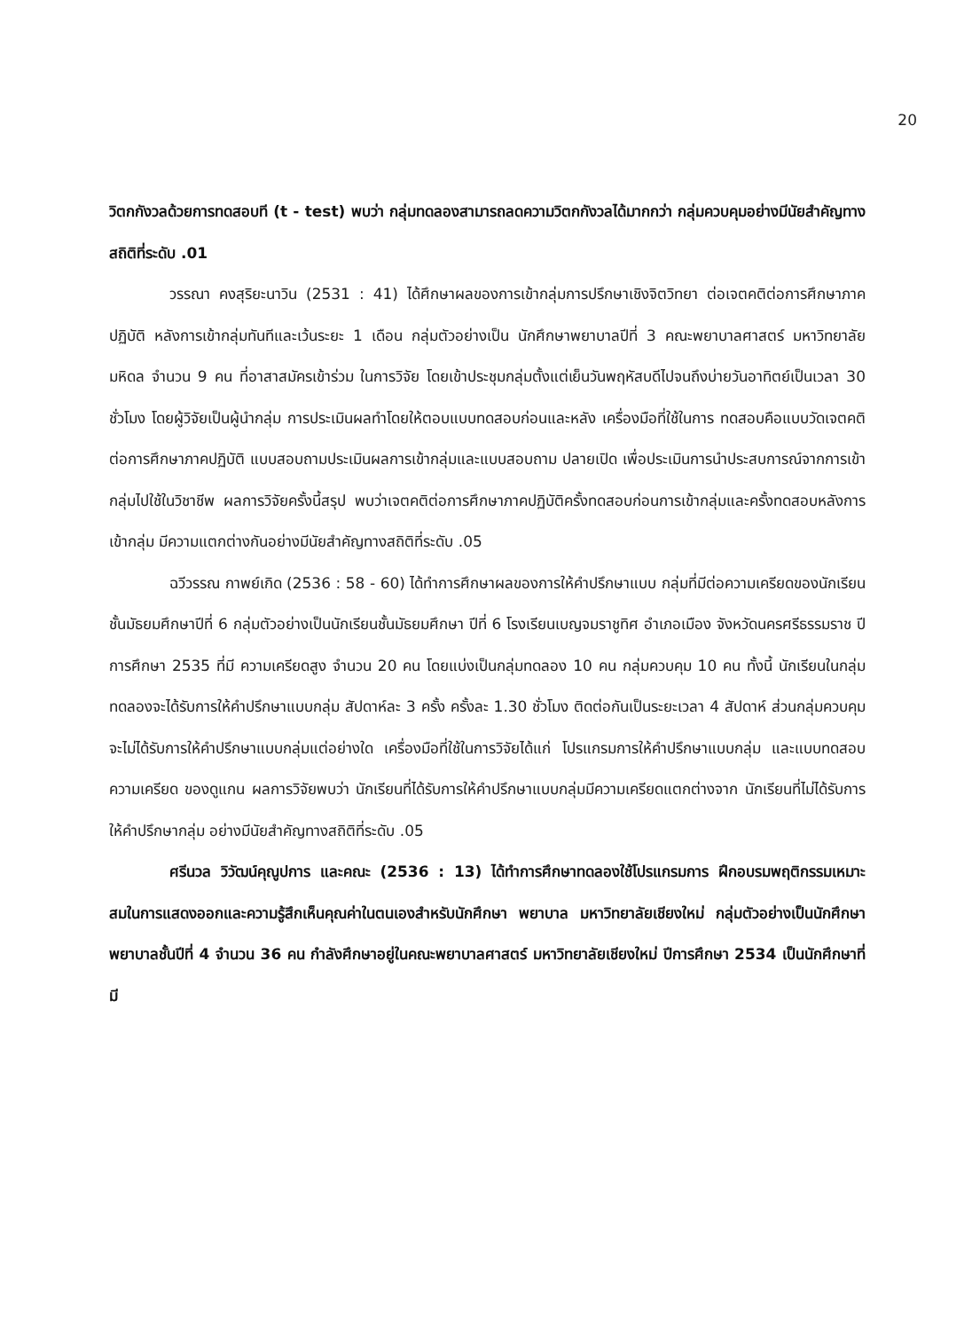20
วิตกกังวลด้วยการทดสอบที (t - test) พบว่า กลุ่มทดลองสามารถลดความวิตกกังวลได้มากกว่า กลุ่มควบคุมอย่างมีนัยสำคัญทางสถิติที่ระดับ .01
วรรณา คงสุริยะนาวิน (2531 : 41) ได้ศึกษาผลของการเข้ากลุ่มการปรึกษาเชิงจิตวิทยา ต่อเจตคติต่อการศึกษาภาคปฏิบัติ หลังการเข้ากลุ่มทันทีและเว้นระยะ 1 เดือน กลุ่มตัวอย่างเป็น นักศึกษาพยาบาลปีที่ 3 คณะพยาบาลศาสตร์ มหาวิทยาลัยมหิดล จำนวน 9 คน ที่อาสาสมัครเข้าร่วม ในการวิจัย โดยเข้าประชุมกลุ่มตั้งแต่เย็นวันพฤหัสบดีไปจนถึงบ่ายวันอาทิตย์เป็นเวลา 30 ชั่วโมง โดยผู้วิจัยเป็นผู้นำกลุ่ม การประเมินผลทำโดยให้ตอบแบบทดสอบก่อนและหลัง เครื่องมือที่ใช้ในการ ทดสอบคือแบบวัดเจตคติต่อการศึกษาภาคปฏิบัติ แบบสอบถามประเมินผลการเข้ากลุ่มและแบบสอบถาม ปลายเปิด เพื่อประเมินการนำประสบการณ์จากการเข้ากลุ่มไปใช้ในวิชาชีพ ผลการวิจัยครั้งนี้สรุป พบว่าเจตคติต่อการศึกษาภาคปฏิบัติครั้งทดสอบก่อนการเข้ากลุ่มและครั้งทดสอบหลังการเข้ากลุ่ม มีความแตกต่างกันอย่างมีนัยสำคัญทางสถิติที่ระดับ .05
ฉวีวรรณ กาพย์เกิด (2536 : 58 - 60) ได้ทำการศึกษาผลของการให้คำปรึกษาแบบ กลุ่มที่มีต่อความเครียดของนักเรียนชั้นมัธยมศึกษาปีที่ 6 กลุ่มตัวอย่างเป็นนักเรียนชั้นมัธยมศึกษา ปีที่ 6 โรงเรียนเบญจมราชูทิศ อำเภอเมือง จังหวัดนครศรีธรรมราช ปีการศึกษา 2535 ที่มี ความเครียดสูง จำนวน 20 คน โดยแบ่งเป็นกลุ่มทดลอง 10 คน กลุ่มควบคุม 10 คน ทั้งนี้ นักเรียนในกลุ่มทดลองจะได้รับการให้คำปรึกษาแบบกลุ่ม สัปดาห์ละ 3 ครั้ง ครั้งละ 1.30 ชั่วโมง ติดต่อกันเป็นระยะเวลา 4 สัปดาห์ ส่วนกลุ่มควบคุมจะไม่ได้รับการให้คำปรึกษาแบบกลุ่มแต่อย่างใด เครื่องมือที่ใช้ในการวิจัยได้แก่ โปรแกรมการให้คำปรึกษาแบบกลุ่ม และแบบทดสอบความเครียด ของดูแกน ผลการวิจัยพบว่า นักเรียนที่ได้รับการให้คำปรึกษาแบบกลุ่มมีความเครียดแตกต่างจาก นักเรียนที่ไม่ได้รับการให้คำปรึกษากลุ่ม อย่างมีนัยสำคัญทางสถิติที่ระดับ .05
ศรีนวล วิวัฒน์คุณูปการ และคณะ (2536 : 13) ได้ทำการศึกษาทดลองใช้โปรแกรมการ ฝึกอบรมพฤติกรรมเหมาะสมในการแสดงออกและความรู้สึกเห็นคุณค่าในตนเองสำหรับนักศึกษา พยาบาล มหาวิทยาลัยเชียงใหม่ กลุ่มตัวอย่างเป็นนักศึกษาพยาบาลชั้นปีที่ 4 จำนวน 36 คน กำลังศึกษาอยู่ในคณะพยาบาลศาสตร์ มหาวิทยาลัยเชียงใหม่ ปีการศึกษา 2534 เป็นนักศึกษาที่มี